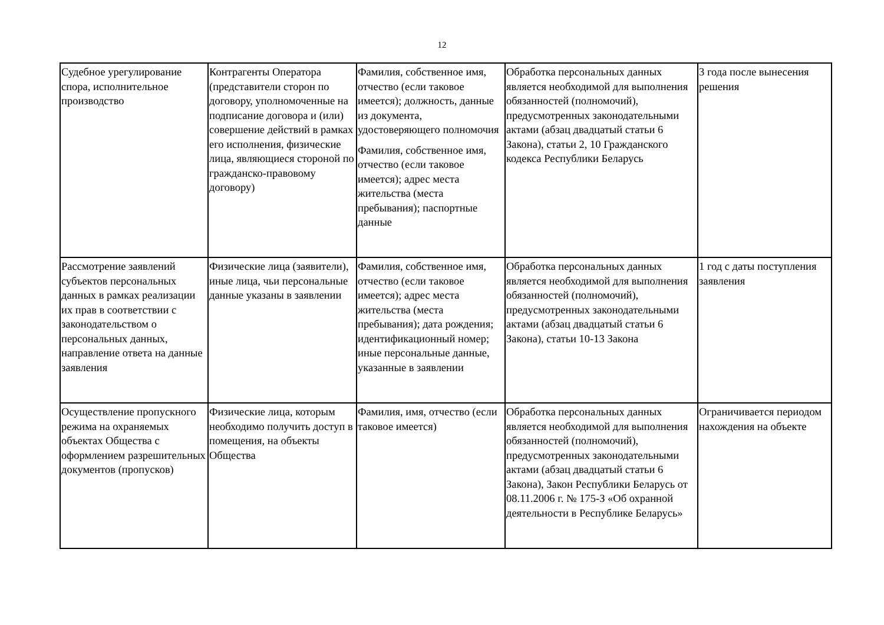12
| Судебное урегулирование спора, исполнительное производство | Контрагенты Оператора (представители сторон по договору, уполномоченные на подписание договора и (или) совершение действий в рамках его исполнения, физические лица, являющиеся стороной по гражданско-правовому договору) | Фамилия, собственное имя, отчество (если таковое имеется); должность, данные из документа, удостоверяющего полномочия Фамилия, собственное имя, отчество (если таковое имеется); адрес места жительства (места пребывания); паспортные данные | Обработка персональных данных является необходимой для выполнения обязанностей (полномочий), предусмотренных законодательными актами (абзац двадцатый статьи 6 Закона), статьи 2, 10 Гражданского кодекса Республики Беларусь | 3 года после вынесения решения |
| Рассмотрение заявлений субъектов персональных данных в рамках реализации их прав в соответствии с законодательством о персональных данных, направление ответа на данные заявления | Физические лица (заявители), иные лица, чьи персональные данные указаны в заявлении | Фамилия, собственное имя, отчество (если таковое имеется); адрес места жительства (места пребывания); дата рождения; идентификационный номер; иные персональные данные, указанные в заявлении | Обработка персональных данных является необходимой для выполнения обязанностей (полномочий), предусмотренных законодательными актами (абзац двадцатый статьи 6 Закона), статьи 10-13 Закона | 1 год с даты поступления заявления |
| Осуществление пропускного режима на охраняемых объектах Общества с оформлением разрешительных документов (пропусков) | Физические лица, которым необходимо получить доступ в помещения, на объекты Общества | Фамилия, имя, отчество (если таковое имеется) | Обработка персональных данных является необходимой для выполнения обязанностей (полномочий), предусмотренных законодательными актами (абзац двадцатый статьи 6 Закона), Закон Республики Беларусь от 08.11.2006 г. № 175-З «Об охранной деятельности в Республике Беларусь» | Ограничивается периодом нахождения на объекте |